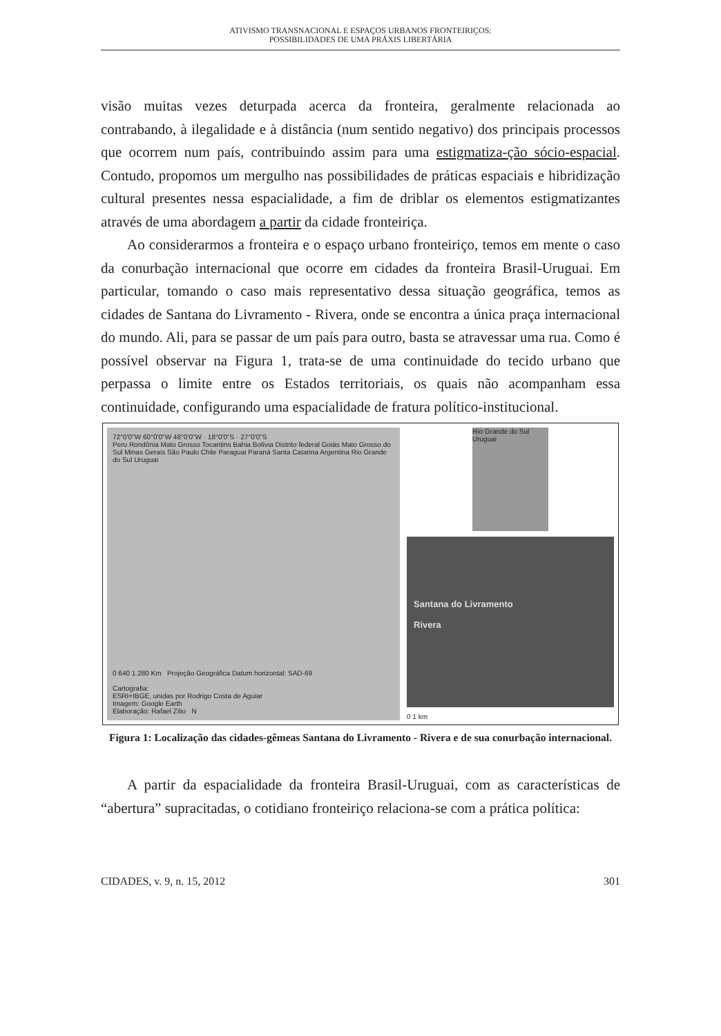ATIVISMO TRANSNACIONAL E ESPAÇOS URBANOS FRONTEIRIÇOS:
POSSIBILIDADES DE UMA PRÁXIS LIBERTÁRIA
visão muitas vezes deturpada acerca da fronteira, geralmente relacionada ao contrabando, à ilegalidade e à distância (num sentido negativo) dos principais processos que ocorrem num país, contribuindo assim para uma estigmatiza-ção sócio-espacial. Contudo, propomos um mergulho nas possibilidades de práticas espaciais e hibridização cultural presentes nessa espacialidade, a fim de driblar os elementos estigmatizantes através de uma abordagem a partir da cidade fronteiriça.
Ao considerarmos a fronteira e o espaço urbano fronteiriço, temos em mente o caso da conurbação internacional que ocorre em cidades da fronteira Brasil-Uruguai. Em particular, tomando o caso mais representativo dessa situação geográfica, temos as cidades de Santana do Livramento - Rivera, onde se encontra a única praça internacional do mundo. Ali, para se passar de um país para outro, basta se atravessar uma rua. Como é possível observar na Figura 1, trata-se de uma continuidade do tecido urbano que perpassa o limite entre os Estados territoriais, os quais não acompanham essa continuidade, configurando uma espacialidade de fratura político-institucional.
72°0'0"W 60°0'0"W 48°0'0"W · 18°0'0"S · 27°0'0"S
Peru Rondônia Mato Grosso Tocantins Bahia Bolívia Distrito federal Goiás Mato Grosso do Sul Minas Gerais São Paulo Chile Paraguai Paraná Santa Catarina Argentina Rio Grande do Sul Uruguai
0 640 1.280 Km Projeção Geográfica Datum horizontal: SAD-69
Cartografia:
ESRI+IBGE, unidas por Rodrigo Costa de Aguiar
Imagem: Google Earth
Elaboração: Rafael Zilio N
Rio Grande do Sul Uruguai
Santana do Livramento
Rivera
0 1 km
Figura 1: Localização das cidades-gêmeas Santana do Livramento - Rivera e de sua conurbação internacional.
A partir da espacialidade da fronteira Brasil-Uruguai, com as características de “abertura” supracitadas, o cotidiano fronteiriço relaciona-se com a prática política:
CIDADES, v. 9, n. 15, 2012 301